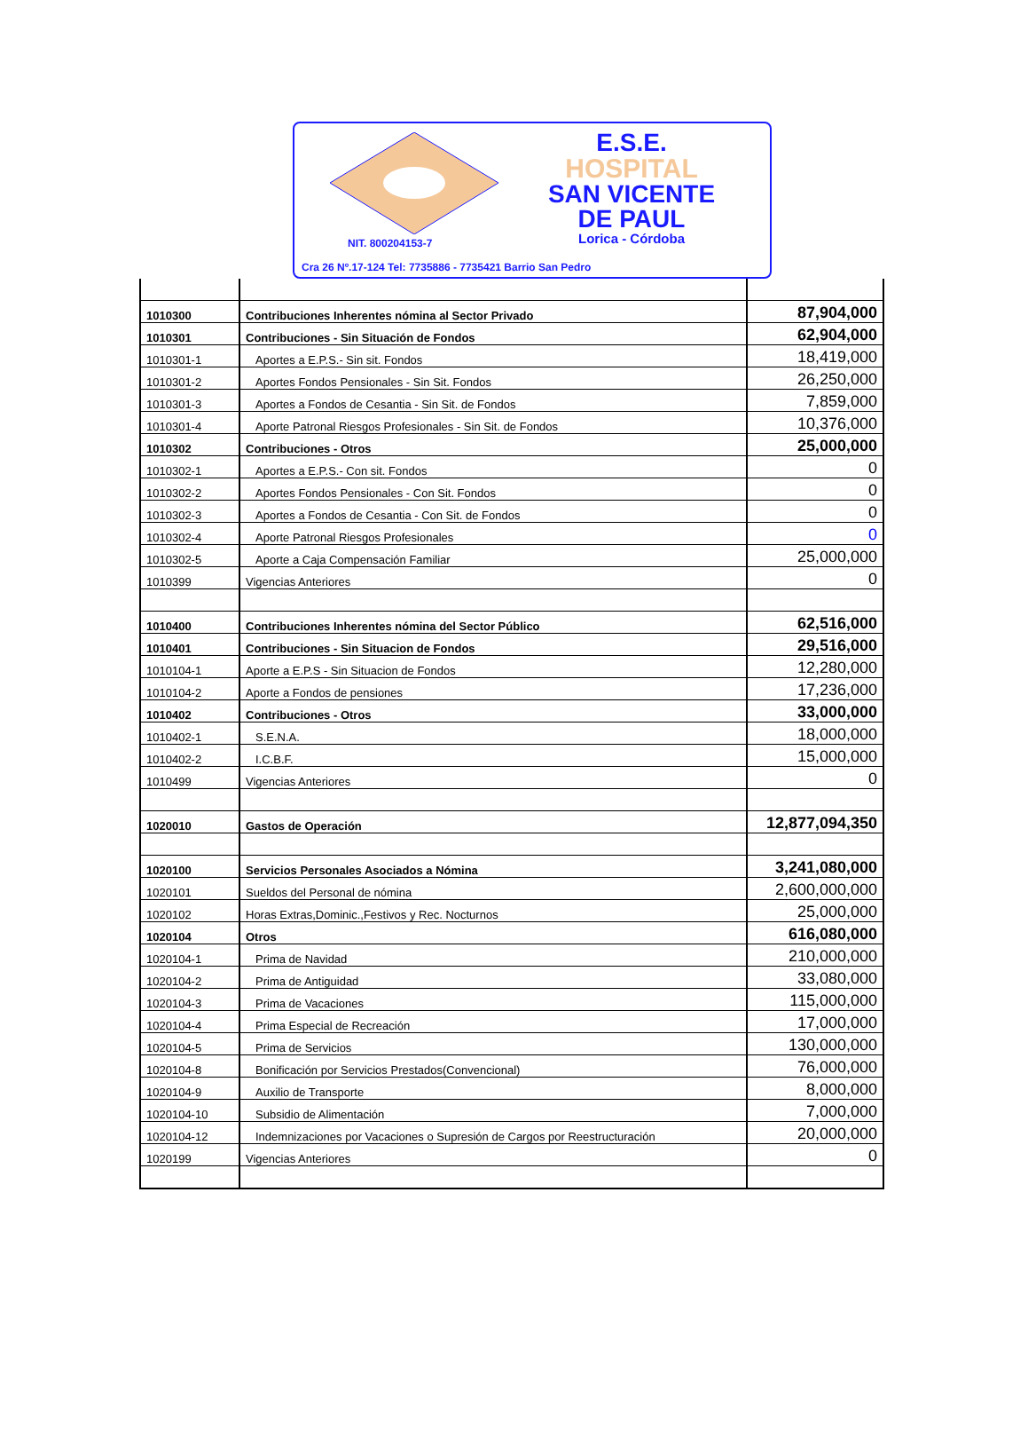E.S.E.
HOSPITAL
SAN VICENTE
DE PAUL
Lorica - Córdoba
NIT. 800204153-7
Cra 26 Nº.17-124 Tel: 7735886 - 7735421 Barrio San Pedro
| 1010300 | Contribuciones Inherentes nómina al Sector Privado | 87,904,000 |
| 1010301 | Contribuciones - Sin Situación de Fondos | 62,904,000 |
| 1010301-1 | Aportes a E.P.S.- Sin sit. Fondos | 18,419,000 |
| 1010301-2 | Aportes Fondos Pensionales - Sin Sit. Fondos | 26,250,000 |
| 1010301-3 | Aportes a Fondos de Cesantia - Sin Sit. de Fondos | 7,859,000 |
| 1010301-4 | Aporte Patronal Riesgos Profesionales - Sin Sit. de Fondos | 10,376,000 |
| 1010302 | Contribuciones - Otros | 25,000,000 |
| 1010302-1 | Aportes a E.P.S.- Con sit. Fondos | 0 |
| 1010302-2 | Aportes Fondos Pensionales - Con Sit. Fondos | 0 |
| 1010302-3 | Aportes a Fondos de Cesantia - Con Sit. de Fondos | 0 |
| 1010302-4 | Aporte Patronal Riesgos Profesionales | 0 |
| 1010302-5 | Aporte a Caja Compensación Familiar | 25,000,000 |
| 1010399 | Vigencias Anteriores | 0 |
| 1010400 | Contribuciones Inherentes nómina del Sector Público | 62,516,000 |
| 1010401 | Contribuciones - Sin Situacion de Fondos | 29,516,000 |
| 1010104-1 | Aporte a E.P.S - Sin Situacion de Fondos | 12,280,000 |
| 1010104-2 | Aporte a Fondos de pensiones | 17,236,000 |
| 1010402 | Contribuciones - Otros | 33,000,000 |
| 1010402-1 | S.E.N.A. | 18,000,000 |
| 1010402-2 | I.C.B.F. | 15,000,000 |
| 1010499 | Vigencias Anteriores | 0 |
| 1020010 | Gastos de Operación | 12,877,094,350 |
| 1020100 | Servicios Personales Asociados a Nómina | 3,241,080,000 |
| 1020101 | Sueldos del Personal de nómina | 2,600,000,000 |
| 1020102 | Horas Extras,Dominic.,Festivos y Rec. Nocturnos | 25,000,000 |
| 1020104 | Otros | 616,080,000 |
| 1020104-1 | Prima de Navidad | 210,000,000 |
| 1020104-2 | Prima de Antiguidad | 33,080,000 |
| 1020104-3 | Prima de Vacaciones | 115,000,000 |
| 1020104-4 | Prima Especial de Recreación | 17,000,000 |
| 1020104-5 | Prima de Servicios | 130,000,000 |
| 1020104-8 | Bonificación por Servicios Prestados(Convencional) | 76,000,000 |
| 1020104-9 | Auxilio de Transporte | 8,000,000 |
| 1020104-10 | Subsidio de Alimentación | 7,000,000 |
| 1020104-12 | Indemnizaciones por Vacaciones o Supresión de Cargos por Reestructuración | 20,000,000 |
| 1020199 | Vigencias Anteriores | 0 |